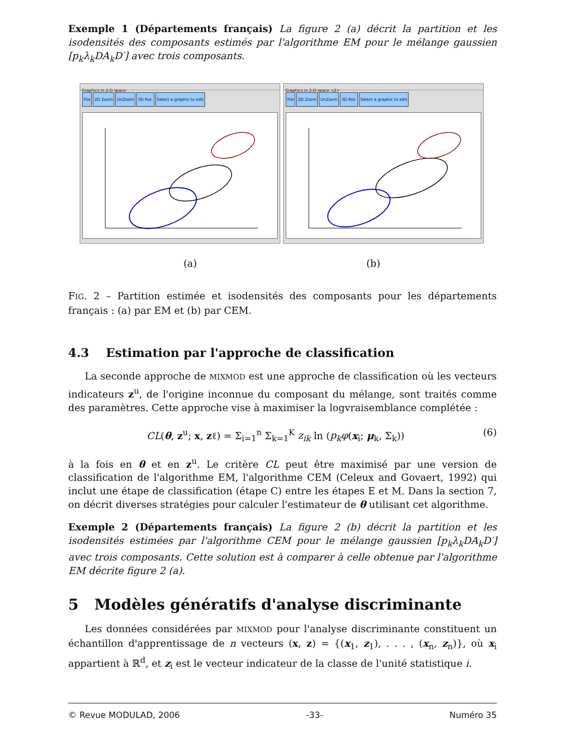Exemple 1 (Départements français) La figure 2 (a) décrit la partition et les isodensités des composants estimés par l'algorithme EM pour le mélange gaussien [p<sub>k</sub>λ<sub>k</sub>DA<sub>k</sub>D′] avec trois composants.
Graphics in 2-D space
File 2D Zoom UnZoom 3D Rot. Select a graphic to edit
Graphics in 2-D space <2>
File 2D Zoom UnZoom 3D Rot. Select a graphic to edit
(a) (b)
FIG. 2 – Partition estimée et isodensités des composants pour les départements français : (a) par EM et (b) par CEM.
4.3 Estimation par l'approche de classification
La seconde approche de MIXMOD est une approche de classification où les vecteurs indicateurs z<sup>u</sup>, de l'origine inconnue du composant du mélange, sont traités comme des paramètres. Cette approche vise à maximiser la logvraisemblance complétée :
CL(θ, z<sup>u</sup>; x, zℓ) = Σ<sub>i=1</sub><sup>n</sup> Σ<sub>k=1</sub><sup>K</sup> z<sub>ik</sub> ln (p<sub>k</sub>φ(x<sub>i</sub>; μ<sub>k</sub>, Σ<sub>k</sub>)) (6)
à la fois en θ et en z<sup>u</sup>. Le critère CL peut être maximisé par une version de classification de l'algorithme EM, l'algorithme CEM (Celeux and Govaert, 1992) qui inclut une étape de classification (étape C) entre les étapes E et M. Dans la section 7, on décrit diverses stratégies pour calculer l'estimateur de θ utilisant cet algorithme.
Exemple 2 (Départements français) La figure 2 (b) décrit la partition et les isodensités estimées par l'algorithme CEM pour le mélange gaussien [p<sub>k</sub>λ<sub>k</sub>DA<sub>k</sub>D′] avec trois composants. Cette solution est à comparer à celle obtenue par l'algorithme EM décrite figure 2 (a).
5 Modèles génératifs d'analyse discriminante
Les données considérées par MIXMOD pour l'analyse discriminante constituent un échantillon d'apprentissage de n vecteurs (x, z) = {(x<sub>1</sub>, z<sub>1</sub>), . . . , (x<sub>n</sub>, z<sub>n</sub>)}, où x<sub>i</sub> appartient à ℝ<sup>d</sup>, et z<sub>i</sub> est le vecteur indicateur de la classe de l'unité statistique i.
© Revue MODULAD, 2006 -33- Numéro 35